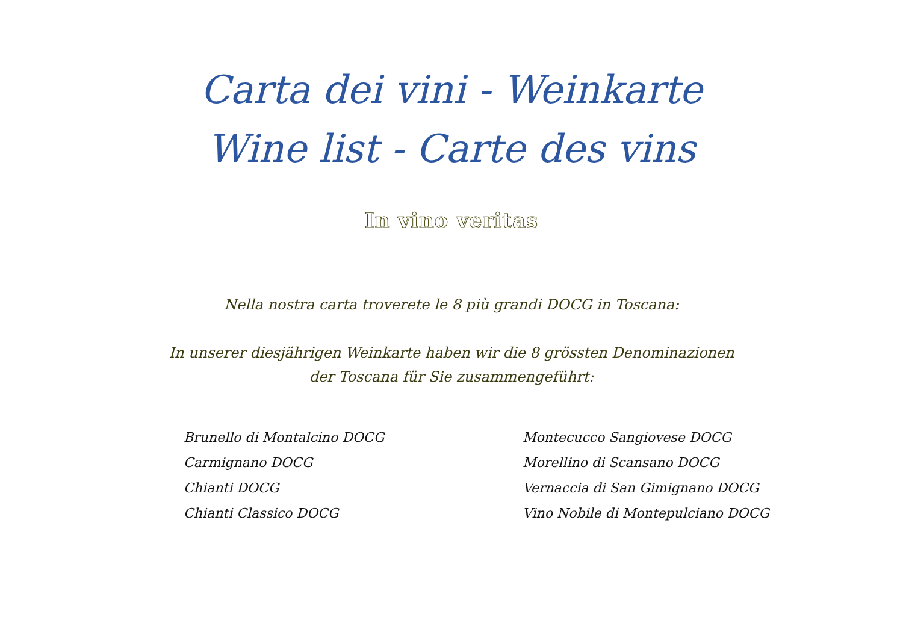Carta dei vini - Weinkarte
Wine list - Carte des vins
In vino veritas
Nella nostra carta troverete le 8 più grandi DOCG in Toscana:
In unserer diesjährigen Weinkarte haben wir die 8 grössten Denominazionen der Toscana für Sie zusammengeführt:
Brunello di Montalcino DOCG
Carmignano DOCG
Chianti DOCG
Chianti Classico DOCG
Montecucco Sangiovese DOCG
Morellino di Scansano DOCG
Vernaccia di San Gimignano DOCG
Vino Nobile di Montepulciano DOCG